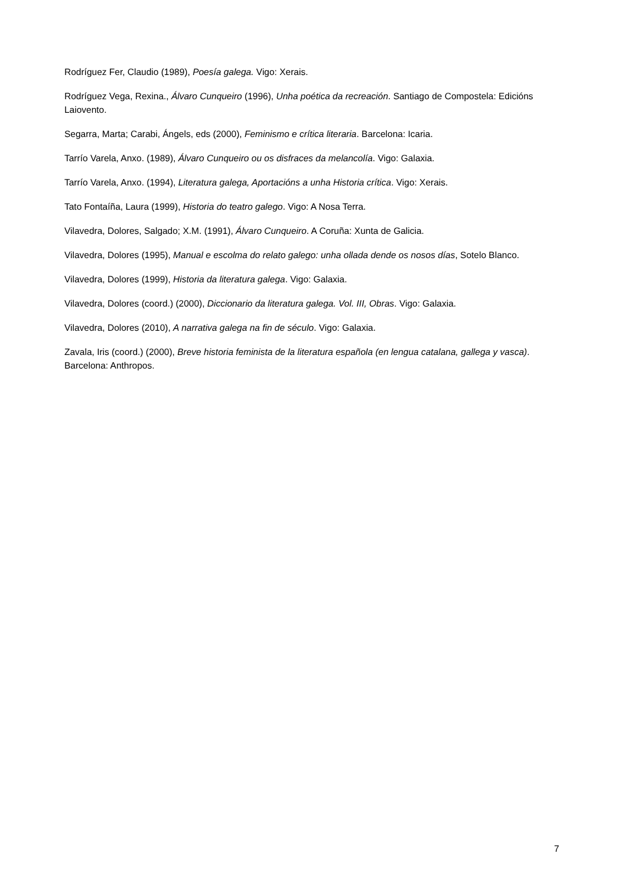Rodríguez Fer, Claudio (1989), Poesía galega. Vigo: Xerais.
Rodríguez Vega, Rexina., Álvaro Cunqueiro (1996), Unha poética da recreación. Santiago de Compostela: Edicións Laiovento.
Segarra, Marta; Carabi, Ángels, eds (2000), Feminismo e crítica literaria. Barcelona: Icaria.
Tarrío Varela, Anxo. (1989), Álvaro Cunqueiro ou os disfraces da melancolía. Vigo: Galaxia.
Tarrío Varela, Anxo. (1994), Literatura galega, Aportacións a unha Historia crítica. Vigo: Xerais.
Tato Fontaíña, Laura (1999), Historia do teatro galego. Vigo: A Nosa Terra.
Vilavedra, Dolores, Salgado; X.M. (1991), Álvaro Cunqueiro. A Coruña: Xunta de Galicia.
Vilavedra, Dolores (1995), Manual e escolma do relato galego: unha ollada dende os nosos días, Sotelo Blanco.
Vilavedra, Dolores (1999), Historia da literatura galega. Vigo: Galaxia.
Vilavedra, Dolores (coord.) (2000), Diccionario da literatura galega. Vol. III, Obras. Vigo: Galaxia.
Vilavedra, Dolores (2010), A narrativa galega na fin de século. Vigo: Galaxia.
Zavala, Iris (coord.) (2000), Breve historia feminista de la literatura española (en lengua catalana, gallega y vasca). Barcelona: Anthropos.
7